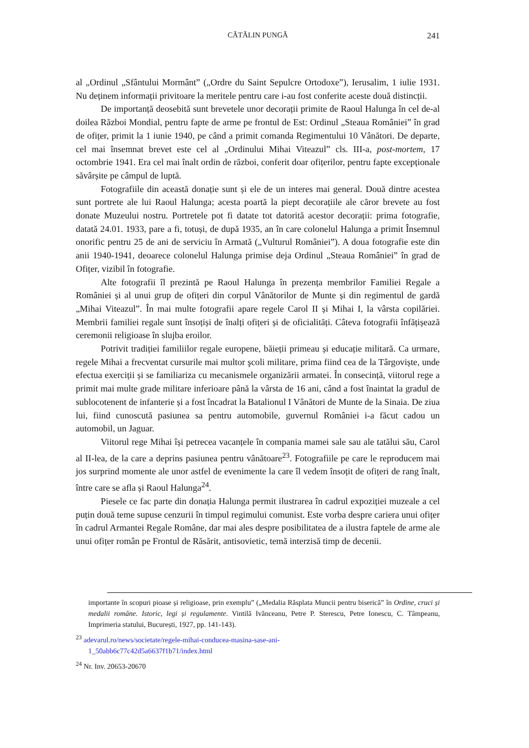CĂTĂLIN PUNGĂ
241
al „Ordinul „Sfântului Mormânt” („Ordre du Saint Sepulcre Ortodoxe”), Ierusalim, 1 iulie 1931. Nu deținem informații privitoare la meritele pentru care i-au fost conferite aceste două distincții.
De importanță deosebită sunt brevetele unor decorații primite de Raoul Halunga în cel de-al doilea Război Mondial, pentru fapte de arme pe frontul de Est: Ordinul „Steaua României” în grad de ofițer, primit la 1 iunie 1940, pe când a primit comanda Regimentului 10 Vânători. De departe, cel mai însemnat brevet este cel al „Ordinului Mihai Viteazul” cls. III-a, post-mortem, 17 octombrie 1941. Era cel mai înalt ordin de război, conferit doar ofițerilor, pentru fapte excepționale săvârșite pe câmpul de luptă.
Fotografiile din această donație sunt și ele de un interes mai general. Două dintre acestea sunt portrete ale lui Raoul Halunga; acesta poartă la piept decorațiile ale căror brevete au fost donate Muzeului nostru. Portretele pot fi datate tot datorită acestor decorații: prima fotografie, datată 24.01. 1933, pare a fi, totuși, de după 1935, an în care colonelul Halunga a primit Însemnul onorific pentru 25 de ani de serviciu în Armată („Vulturul României”). A doua fotografie este din anii 1940-1941, deoarece colonelul Halunga primise deja Ordinul „Steaua României” în grad de Ofițer, vizibil în fotografie.
Alte fotografii îl prezintă pe Raoul Halunga în prezența membrilor Familiei Regale a României și al unui grup de ofițeri din corpul Vânătorilor de Munte și din regimentul de gardă „Mihai Viteazul”. În mai multe fotografii apare regele Carol II și Mihai I, la vârsta copilăriei. Membrii familiei regale sunt însoțiși de înalți ofițeri și de oficialități. Câteva fotografii înfățișează ceremonii religioase în slujba eroilor.
Potrivit tradiției familiilor regale europene, băieții primeau și educație militară. Ca urmare, regele Mihai a frecventat cursurile mai multor şcoli militare, prima fiind cea de la Târgoviște, unde efectua exerciții și se familiariza cu mecanismele organizării armatei. În consecință, viitorul rege a primit mai multe grade militare inferioare până la vârsta de 16 ani, când a fost înaintat la gradul de sublocotenent de infanterie și a fost încadrat la Batalionul I Vânători de Munte de la Sinaia. De ziua lui, fiind cunoscută pasiunea sa pentru automobile, guvernul României i-a făcut cadou un automobil, un Jaguar.
Viitorul rege Mihai își petrecea vacanțele în compania mamei sale sau ale tatălui său, Carol al II-lea, de la care a deprins pasiunea pentru vânătoare<sup>23</sup>. Fotografiile pe care le reproducem mai jos surprind momente ale unor astfel de evenimente la care îl vedem însoțit de ofițeri de rang înalt, între care se afla și Raoul Halunga<sup>24</sup>.
Piesele ce fac parte din donația Halunga permit ilustrarea în cadrul expoziției muzeale a cel puțin două teme supuse cenzurii în timpul regimului comunist. Este vorba despre cariera unui ofițer în cadrul Armantei Regale Române, dar mai ales despre posibilitatea de a ilustra faptele de arme ale unui ofițer român pe Frontul de Răsărit, antisovietic, temă interzisă timp de decenii.
importante în scopuri pioase și religioase, prin exemplu” („Medalia Răsplata Muncii pentru biserică” în Ordine, cruci și medalii române. Istoric, legi și regulamente. Vintilă Ivănceanu, Petre P. Sterescu, Petre Ionescu, C. Tâmpeanu, Imprimeria statului, București, 1927, pp. 141-143).
<sup>23</sup> adevarul.ro/news/societate/regele-mihai-conducea-masina-sase-ani-
1_50abb6c77c42d5a6637f1b71/index.html
<sup>24</sup> Nr. Inv. 20653-20670